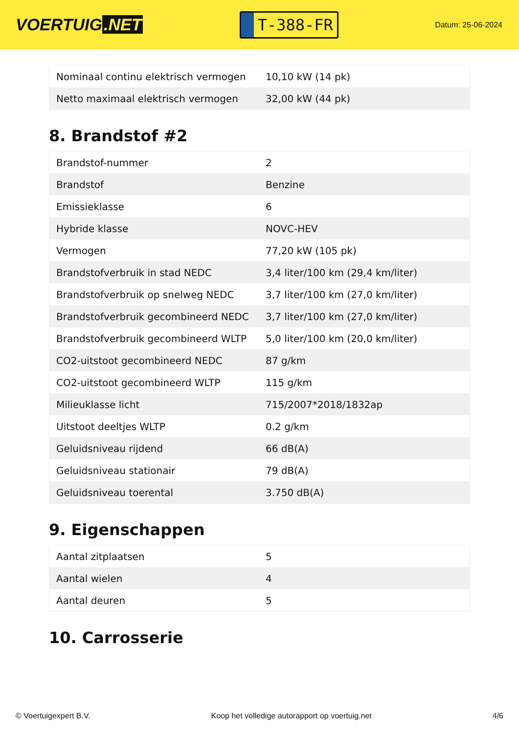VOERTUIG.NET
T-388-FR
Datum: 25-06-2024
| Nominaal continu elektrisch vermogen | 10,10 kW (14 pk) |
| Netto maximaal elektrisch vermogen | 32,00 kW (44 pk) |
8. Brandstof #2
| Brandstof-nummer | 2 |
| Brandstof | Benzine |
| Emissieklasse | 6 |
| Hybride klasse | NOVC-HEV |
| Vermogen | 77,20 kW (105 pk) |
| Brandstofverbruik in stad NEDC | 3,4 liter/100 km (29,4 km/liter) |
| Brandstofverbruik op snelweg NEDC | 3,7 liter/100 km (27,0 km/liter) |
| Brandstofverbruik gecombineerd NEDC | 3,7 liter/100 km (27,0 km/liter) |
| Brandstofverbruik gecombineerd WLTP | 5,0 liter/100 km (20,0 km/liter) |
| CO2-uitstoot gecombineerd NEDC | 87 g/km |
| CO2-uitstoot gecombineerd WLTP | 115 g/km |
| Milieuklasse licht | 715/2007*2018/1832ap |
| Uitstoot deeltjes WLTP | 0.2 g/km |
| Geluidsniveau rijdend | 66 dB(A) |
| Geluidsniveau stationair | 79 dB(A) |
| Geluidsniveau toerental | 3.750 dB(A) |
9. Eigenschappen
| Aantal zitplaatsen | 5 |
| Aantal wielen | 4 |
| Aantal deuren | 5 |
10. Carrosserie
© Voertuigexpert B.V. Koop het volledige autorapport op voertuig.net 4/6